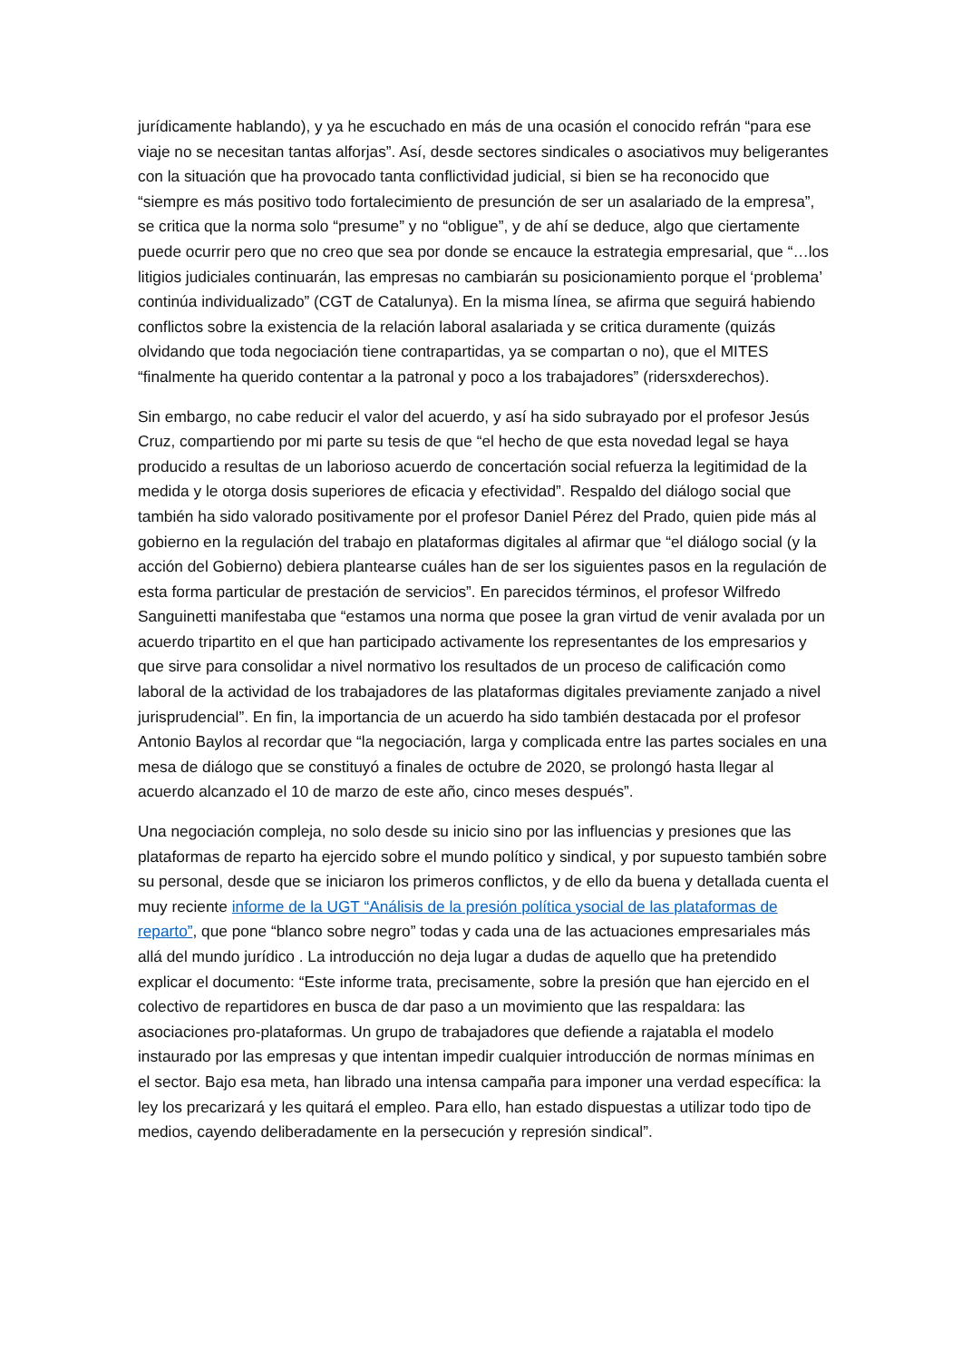jurídicamente hablando), y ya he escuchado en más de una ocasión el conocido refrán “para ese viaje no se necesitan tantas alforjas”. Así, desde sectores sindicales o asociativos muy beligerantes con la situación que ha provocado tanta conflictividad judicial, si bien se ha reconocido que “siempre es más positivo todo fortalecimiento de presunción de ser un asalariado de la empresa”, se critica que la norma solo “presume” y no “obligue”, y de ahí se deduce, algo que ciertamente puede ocurrir pero que no creo que sea por donde se encauce la estrategia empresarial, que “…los litigios judiciales continuarán, las empresas no cambiarán su posicionamiento porque el ‘problema’ continúa individualizado” (CGT de Catalunya). En la misma línea, se afirma que seguirá habiendo conflictos sobre la existencia de la relación laboral asalariada y se critica duramente (quizás olvidando que toda negociación tiene contrapartidas, ya se compartan o no), que el MITES “finalmente ha querido contentar a la patronal y poco a los trabajadores” (ridersxderechos).
Sin embargo, no cabe reducir el valor del acuerdo, y así ha sido subrayado por el profesor Jesús Cruz, compartiendo por mi parte su tesis de que “el hecho de que esta novedad legal se haya producido a resultas de un laborioso acuerdo de concertación social refuerza la legitimidad de la medida y le otorga dosis superiores de eficacia y efectividad”. Respaldo del diálogo social que también ha sido valorado positivamente por el profesor Daniel Pérez del Prado, quien pide más al gobierno en la regulación del trabajo en plataformas digitales al afirmar que “el diálogo social (y la acción del Gobierno) debiera plantearse cuáles han de ser los siguientes pasos en la regulación de esta forma particular de prestación de servicios”. En parecidos términos, el profesor Wilfredo Sanguinetti manifestaba que “estamos una norma que posee la gran virtud de venir avalada por un acuerdo tripartito en el que han participado activamente los representantes de los empresarios y que sirve para consolidar a nivel normativo los resultados de un proceso de calificación como laboral de la actividad de los trabajadores de las plataformas digitales previamente zanjado a nivel jurisprudencial”. En fin, la importancia de un acuerdo ha sido también destacada por el profesor Antonio Baylos al recordar que “la negociación, larga y complicada entre las partes sociales en una mesa de diálogo que se constituyó a finales de octubre de 2020, se prolongó hasta llegar al acuerdo alcanzado el 10 de marzo de este año, cinco meses después”.
Una negociación compleja, no solo desde su inicio sino por las influencias y presiones que las plataformas de reparto ha ejercido sobre el mundo político y sindical, y por supuesto también sobre su personal, desde que se iniciaron los primeros conflictos, y de ello da buena y detallada cuenta el muy reciente informe de la UGT “Análisis de la presión política ysocial de las plataformas de reparto”, que pone “blanco sobre negro” todas y cada una de las actuaciones empresariales más allá del mundo jurídico . La introducción no deja lugar a dudas de aquello que ha pretendido explicar el documento: “Este informe trata, precisamente, sobre la presión que han ejercido en el colectivo de repartidores en busca de dar paso a un movimiento que las respaldara: las asociaciones pro-plataformas. Un grupo de trabajadores que defiende a rajatabla el modelo instaurado por las empresas y que intentan impedir cualquier introducción de normas mínimas en el sector. Bajo esa meta, han librado una intensa campaña para imponer una verdad específica: la ley los precarizará y les quitará el empleo. Para ello, han estado dispuestas a utilizar todo tipo de medios, cayendo deliberadamente en la persecución y represión sindical”.